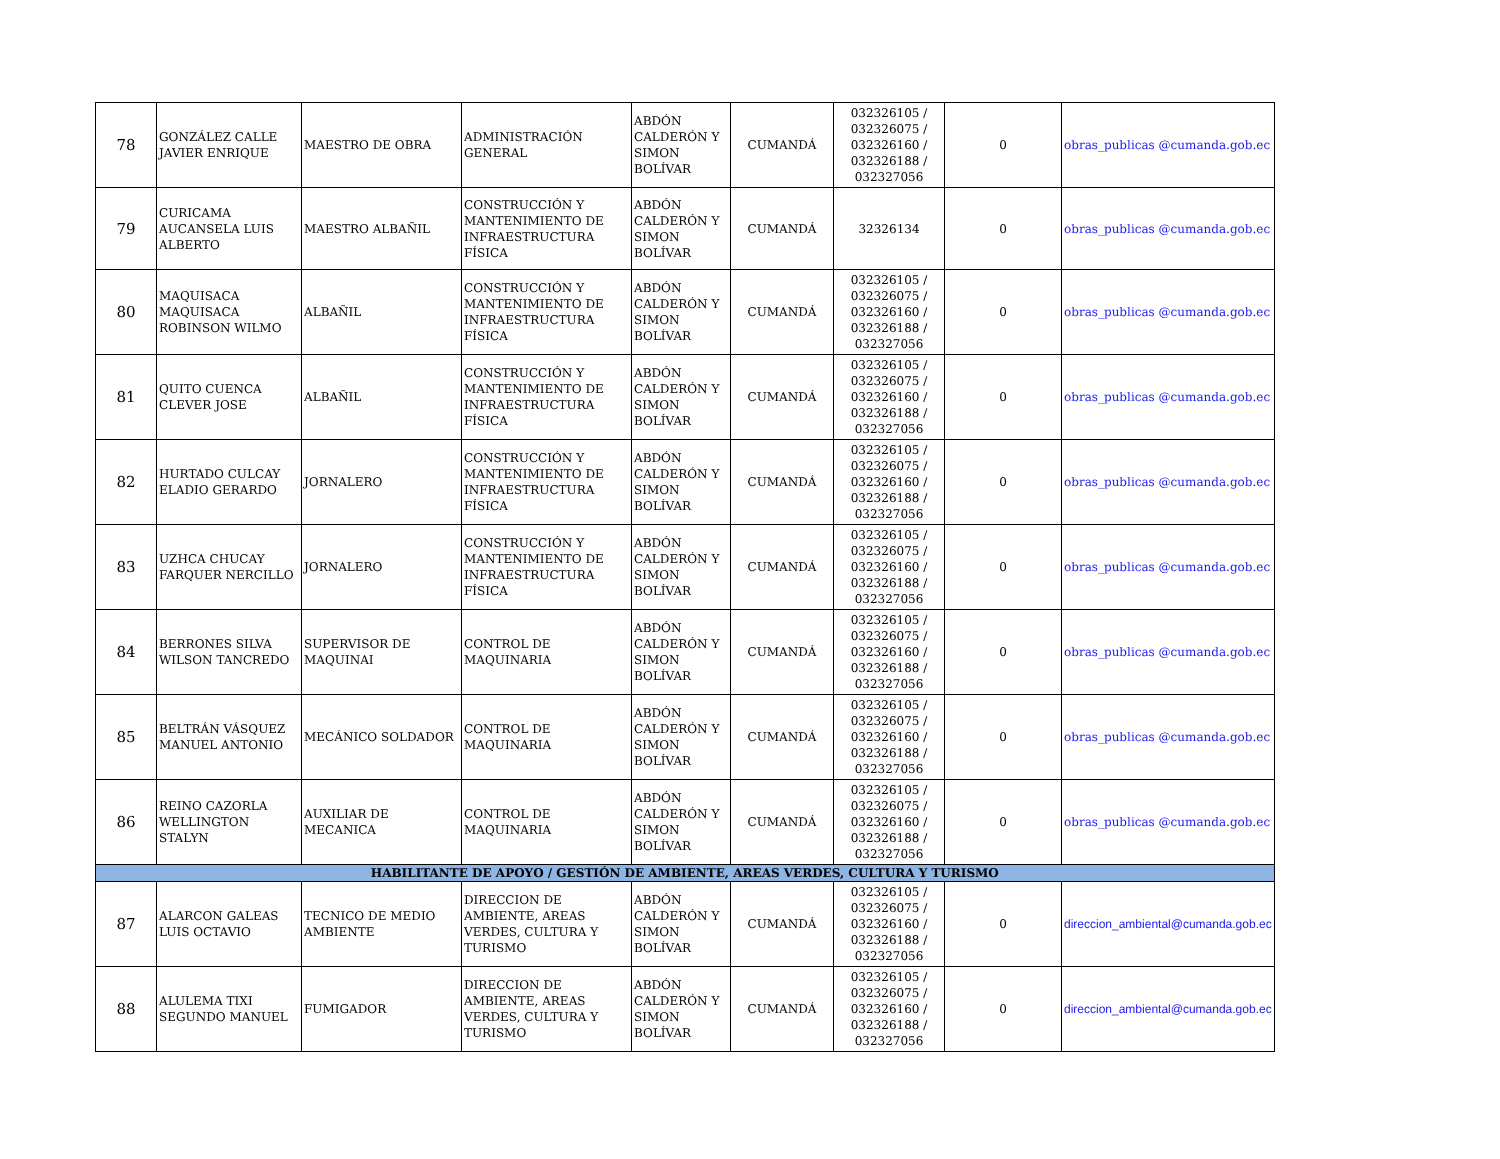| 78 | GONZÁLEZ CALLE JAVIER ENRIQUE | MAESTRO DE OBRA | ADMINISTRACIÓN GENERAL | ABDÓN CALDERÓN Y SIMON BOLÍVAR | CUMANDÁ | 032326105 / 032326075 / 032326160 / 032326188 / 032327056 | 0 | obras_publicas @cumanda.gob.ec |
| 79 | CURICAMA AUCANSELA LUIS ALBERTO | MAESTRO ALBAÑIL | CONSTRUCCIÓN Y MANTENIMIENTO DE INFRAESTRUCTURA FÍSICA | ABDÓN CALDERÓN Y SIMON BOLÍVAR | CUMANDÁ | 32326134 | 0 | obras_publicas @cumanda.gob.ec |
| 80 | MAQUISACA MAQUISACA ROBINSON WILMO | ALBAÑIL | CONSTRUCCIÓN Y MANTENIMIENTO DE INFRAESTRUCTURA FÍSICA | ABDÓN CALDERÓN Y SIMON BOLÍVAR | CUMANDÁ | 032326105 / 032326075 / 032326160 / 032326188 / 032327056 | 0 | obras_publicas @cumanda.gob.ec |
| 81 | QUITO CUENCA CLEVER JOSE | ALBAÑIL | CONSTRUCCIÓN Y MANTENIMIENTO DE INFRAESTRUCTURA FÍSICA | ABDÓN CALDERÓN Y SIMON BOLÍVAR | CUMANDÁ | 032326105 / 032326075 / 032326160 / 032326188 / 032327056 | 0 | obras_publicas @cumanda.gob.ec |
| 82 | HURTADO CULCAY ELADIO GERARDO | JORNALERO | CONSTRUCCIÓN Y MANTENIMIENTO DE INFRAESTRUCTURA FÍSICA | ABDÓN CALDERÓN Y SIMON BOLÍVAR | CUMANDÁ | 032326105 / 032326075 / 032326160 / 032326188 / 032327056 | 0 | obras_publicas @cumanda.gob.ec |
| 83 | UZHCA CHUCAY FARQUER NERCILLO | JORNALERO | CONSTRUCCIÓN Y MANTENIMIENTO DE INFRAESTRUCTURA FÍSICA | ABDÓN CALDERÓN Y SIMON BOLÍVAR | CUMANDÁ | 032326105 / 032326075 / 032326160 / 032326188 / 032327056 | 0 | obras_publicas @cumanda.gob.ec |
| 84 | BERRONES SILVA WILSON TANCREDO | SUPERVISOR DE MAQUINAI | CONTROL DE MAQUINARIA | ABDÓN CALDERÓN Y SIMON BOLÍVAR | CUMANDÁ | 032326105 / 032326075 / 032326160 / 032326188 / 032327056 | 0 | obras_publicas @cumanda.gob.ec |
| 85 | BELTRÁN VÁSQUEZ MANUEL ANTONIO | MECÁNICO SOLDADOR | CONTROL DE MAQUINARIA | ABDÓN CALDERÓN Y SIMON BOLÍVAR | CUMANDÁ | 032326105 / 032326075 / 032326160 / 032326188 / 032327056 | 0 | obras_publicas @cumanda.gob.ec |
| 86 | REINO CAZORLA WELLINGTON STALYN | AUXILIAR DE MECANICA | CONTROL DE MAQUINARIA | ABDÓN CALDERÓN Y SIMON BOLÍVAR | CUMANDÁ | 032326105 / 032326075 / 032326160 / 032326188 / 032327056 | 0 | obras_publicas @cumanda.gob.ec |
| HABILITANTE DE APOYO / GESTIÓN DE AMBIENTE, AREAS VERDES, CULTURA Y TURISMO | | | | | | | | |
| 87 | ALARCON GALEAS LUIS OCTAVIO | TECNICO DE MEDIO AMBIENTE | DIRECCION DE AMBIENTE, AREAS VERDES, CULTURA Y TURISMO | ABDÓN CALDERÓN Y SIMON BOLÍVAR | CUMANDÁ | 032326105 / 032326075 / 032326160 / 032326188 / 032327056 | 0 | direccion_ambiental@cumanda.gob.ec |
| 88 | ALULEMA TIXI SEGUNDO MANUEL | FUMIGADOR | DIRECCION DE AMBIENTE, AREAS VERDES, CULTURA Y TURISMO | ABDÓN CALDERÓN Y SIMON BOLÍVAR | CUMANDÁ | 032326105 / 032326075 / 032326160 / 032326188 / 032327056 | 0 | direccion_ambiental@cumanda.gob.ec |